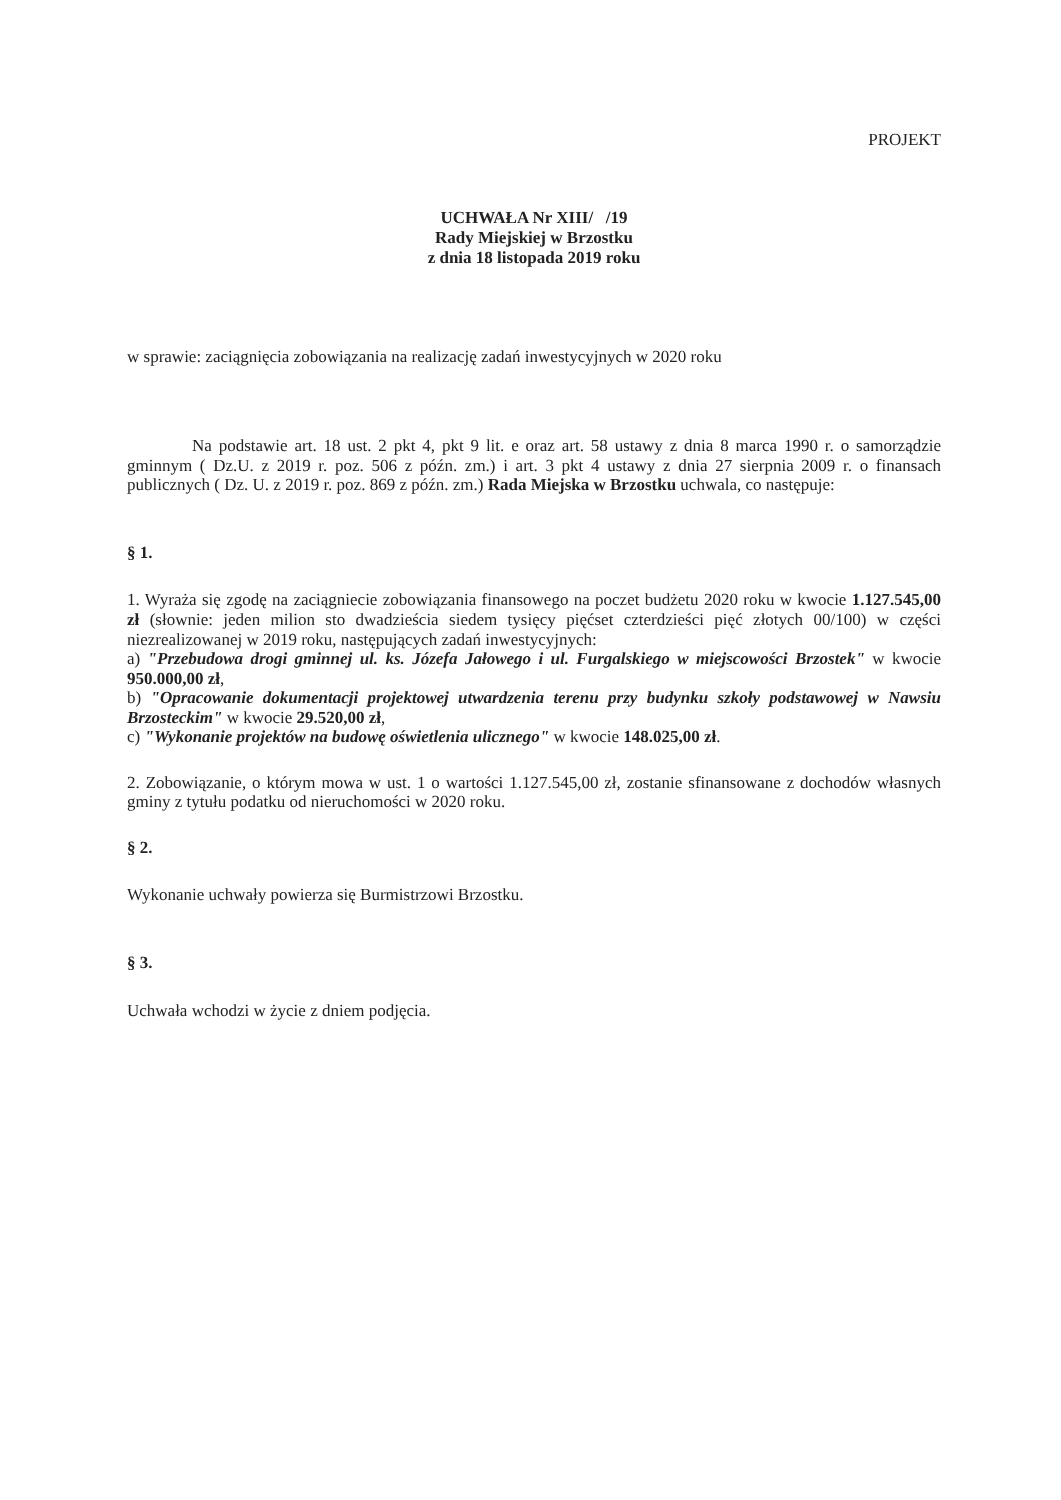PROJEKT
UCHWAŁA Nr XIII/ /19
Rady Miejskiej w Brzostku
z dnia 18 listopada 2019 roku
w sprawie: zaciągnięcia zobowiązania na realizację zadań inwestycyjnych w 2020 roku
Na podstawie art. 18 ust. 2 pkt 4, pkt 9 lit. e oraz art. 58 ustawy z dnia 8 marca 1990 r. o samorządzie gminnym ( Dz.U. z 2019 r. poz. 506 z późn. zm.) i art. 3 pkt 4 ustawy z dnia 27 sierpnia 2009 r. o finansach publicznych ( Dz. U. z 2019 r. poz. 869 z późn. zm.) Rada Miejska w Brzostku uchwala, co następuje:
§ 1.
1. Wyraża się zgodę na zaciągniecie zobowiązania finansowego na poczet budżetu 2020 roku w kwocie 1.127.545,00 zł (słownie: jeden milion sto dwadzieścia siedem tysięcy pięćset czterdzieści pięć złotych 00/100) w części niezrealizowanej w 2019 roku, następujących zadań inwestycyjnych:
a) "Przebudowa drogi gminnej ul. ks. Józefa Jałowego i ul. Furgalskiego w miejscowości Brzostek" w kwocie 950.000,00 zł,
b) "Opracowanie dokumentacji projektowej utwardzenia terenu przy budynku szkoły podstawowej w Nawsiu Brzosteckim" w kwocie 29.520,00 zł,
c) "Wykonanie projektów na budowę oświetlenia ulicznego" w kwocie 148.025,00 zł.
2. Zobowiązanie, o którym mowa w ust. 1 o wartości 1.127.545,00 zł, zostanie sfinansowane z dochodów własnych gminy z tytułu podatku od nieruchomości w 2020 roku.
§ 2.
Wykonanie uchwały powierza się Burmistrzowi Brzostku.
§ 3.
Uchwała wchodzi w życie z dniem podjęcia.